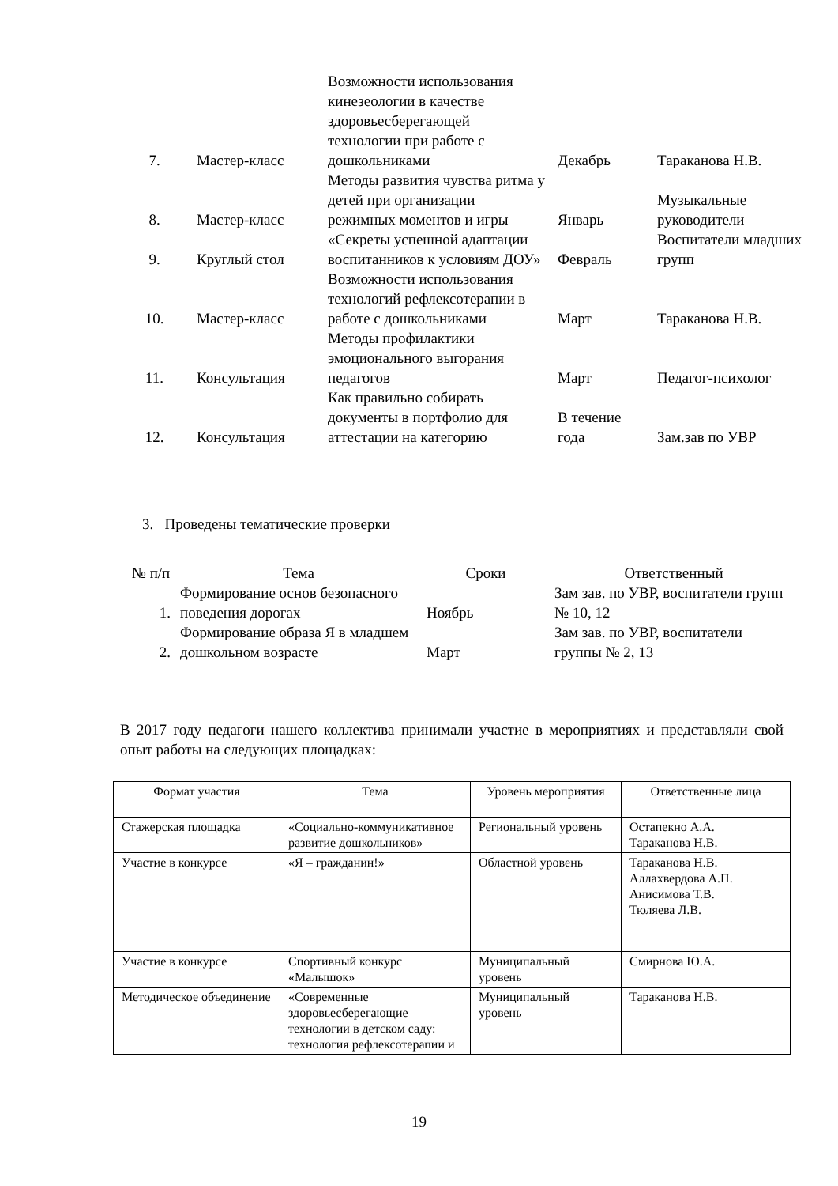| 7. | Мастер-класс | Возможности использования кинезеологии в качестве здоровьесберегающей технологии при работе с дошкольниками | Декабрь | Тараканова Н.В. |
| 8. | Мастер-класс | Методы развития чувства ритма у детей при организации режимных моментов и игры | Январь | Музыкальные руководители |
| 9. | Круглый стол | «Секреты успешной адаптации воспитанников к условиям ДОУ» | Февраль | Воспитатели младших групп |
| 10. | Мастер-класс | Возможности использования технологий рефлексотерапии в работе с дошкольниками | Март | Тараканова Н.В. |
| 11. | Консультация | Методы профилактики эмоционального выгорания педагогов | Март | Педагог-психолог |
| 12. | Консультация | Как правильно собирать документы в портфолио для аттестации на категорию | В течение года | Зам.зав по УВР |
3. Проведены тематические проверки
| № п/п | Тема | Сроки | Ответственный |
| --- | --- | --- | --- |
| 1. | Формирование основ безопасного поведения дорогах | Ноябрь | Зам зав. по УВР, воспитатели групп № 10, 12 |
| 2. | Формирование образа Я в младшем дошкольном возрасте | Март | Зам зав. по УВР, воспитатели группы № 2, 13 |
В 2017 году педагоги нашего коллектива принимали участие в мероприятиях и представляли свой опыт работы на следующих площадках:
| Формат участия | Тема | Уровень мероприятия | Ответственные лица |
| Стажерская площадка | «Социально-коммуникативное развитие дошкольников» | Региональный уровень | Остапекно А.А. Тараканова Н.В. |
| Участие в конкурсе | «Я – гражданин!» | Областной уровень | Тараканова Н.В. Аллахвердова А.П. Анисимова Т.В. Тюляева Л.В. |
| Участие в конкурсе | Спортивный конкурс «Малышок» | Муниципальный уровень | Смирнова Ю.А. |
| Методическое объединение | «Современные здоровьесберегающие технологии в детском саду: технология рефлексотерапии и | Муниципальный уровень | Тараканова Н.В. |
19